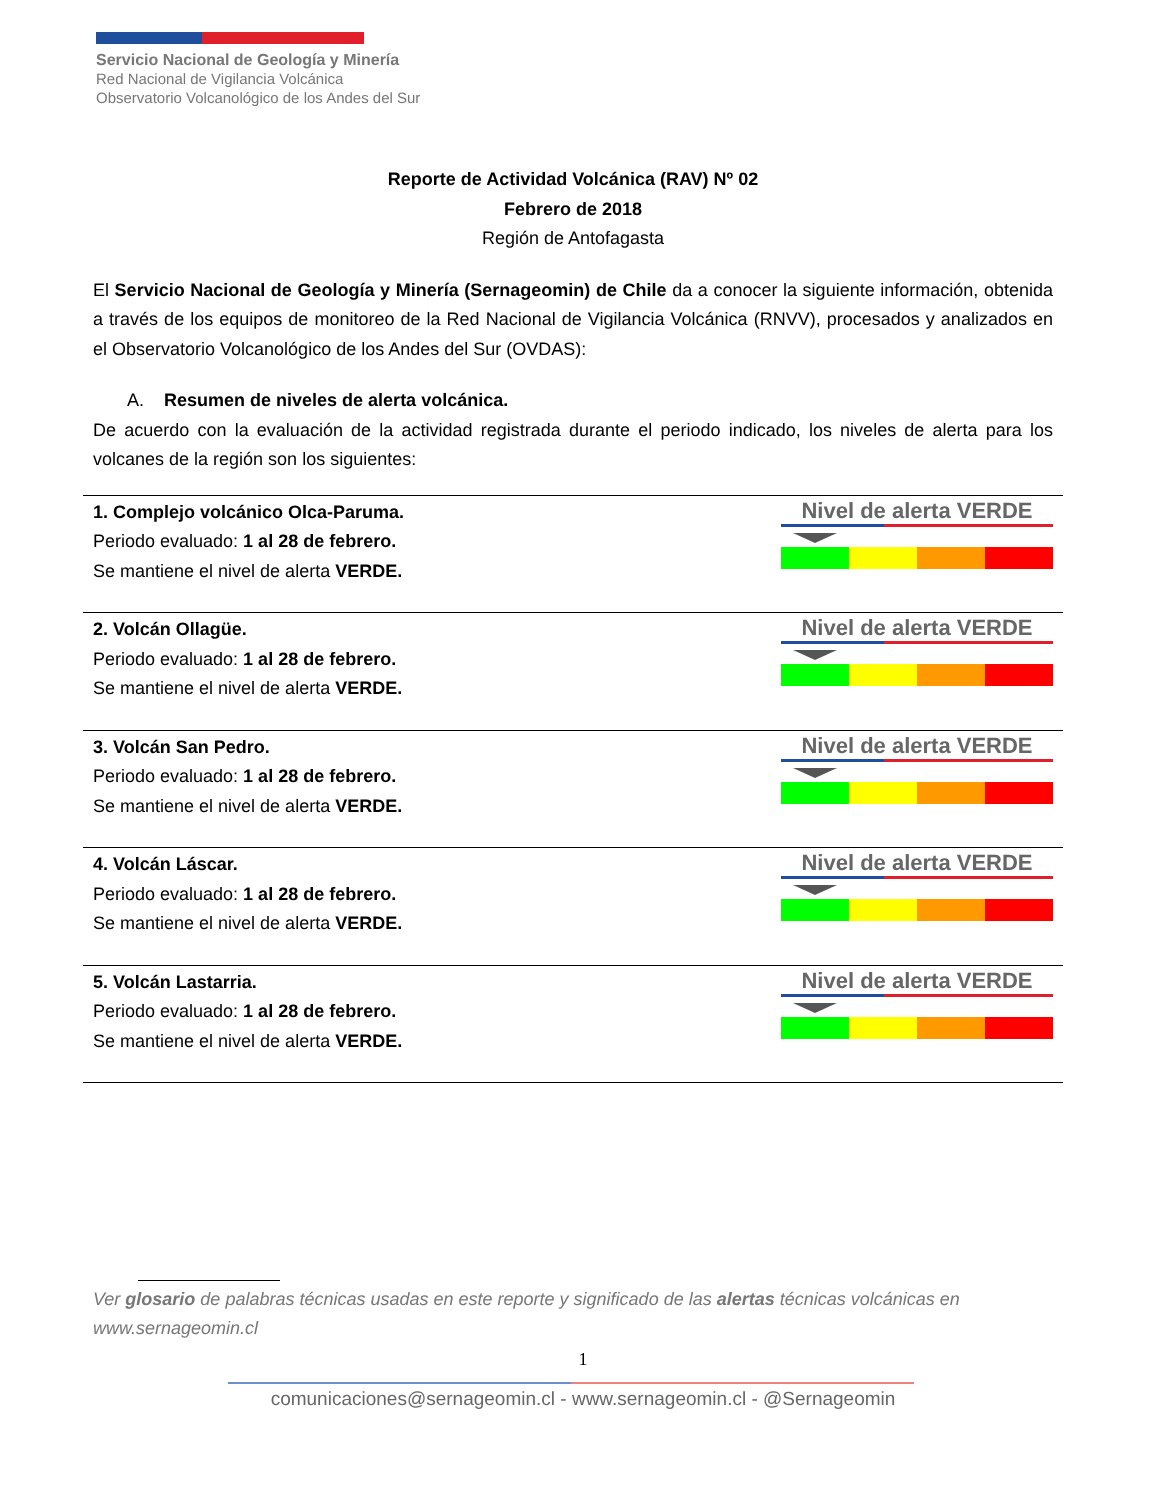Servicio Nacional de Geología y Minería
Red Nacional de Vigilancia Volcánica
Observatorio Volcanológico de los Andes del Sur
Reporte de Actividad Volcánica (RAV) Nº 02
Febrero de 2018
Región de Antofagasta
El Servicio Nacional de Geología y Minería (Sernageomin) de Chile da a conocer la siguiente información, obtenida a través de los equipos de monitoreo de la Red Nacional de Vigilancia Volcánica (RNVV), procesados y analizados en el Observatorio Volcanológico de los Andes del Sur (OVDAS):
A. Resumen de niveles de alerta volcánica.
De acuerdo con la evaluación de la actividad registrada durante el periodo indicado, los niveles de alerta para los volcanes de la región son los siguientes:
| 1. Complejo volcánico Olca-Paruma. Periodo evaluado: 1 al 28 de febrero. Se mantiene el nivel de alerta VERDE. | Nivel de alerta VERDE |
| 2. Volcán Ollagüe. Periodo evaluado: 1 al 28 de febrero. Se mantiene el nivel de alerta VERDE. | Nivel de alerta VERDE |
| 3. Volcán San Pedro. Periodo evaluado: 1 al 28 de febrero. Se mantiene el nivel de alerta VERDE. | Nivel de alerta VERDE |
| 4. Volcán Láscar. Periodo evaluado: 1 al 28 de febrero. Se mantiene el nivel de alerta VERDE. | Nivel de alerta VERDE |
| 5. Volcán Lastarria. Periodo evaluado: 1 al 28 de febrero. Se mantiene el nivel de alerta VERDE. | Nivel de alerta VERDE |
Ver glosario de palabras técnicas usadas en este reporte y significado de las alertas técnicas volcánicas en www.sernageomin.cl
1
comunicaciones@sernageomin.cl - www.sernageomin.cl - @Sernageomin